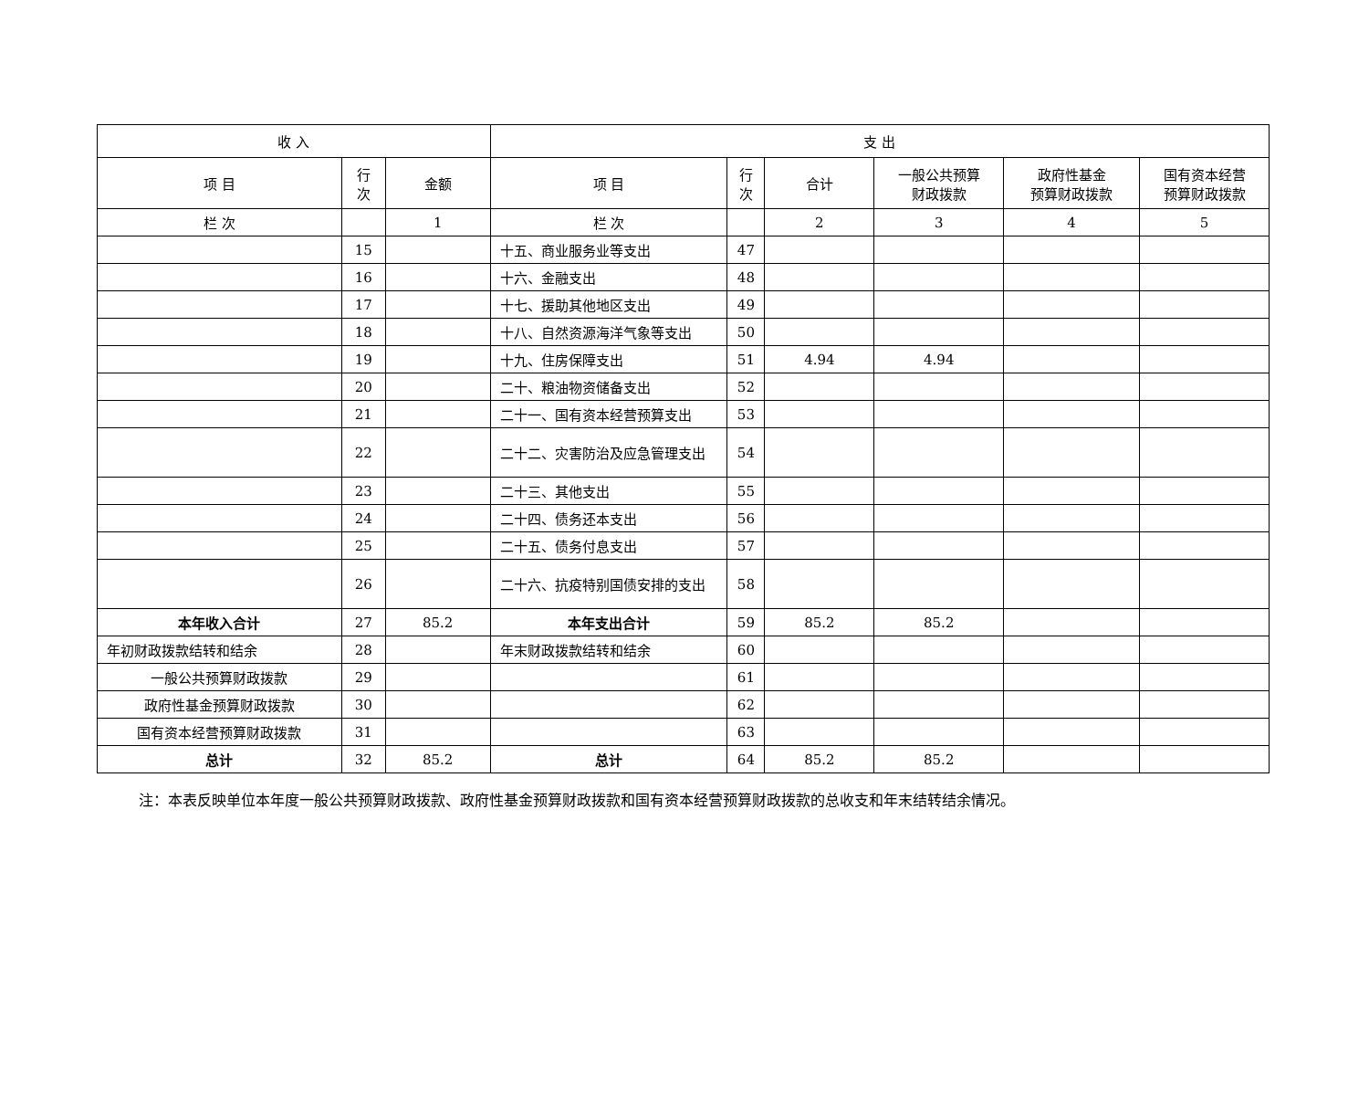| 收 入 | | | 支 出 | | | | | |
| --- | --- | --- | --- | --- | --- | --- | --- | --- |
| 项 目 | 行 次 | 金额 | 项 目 | 行 次 | 合计 | 一般公共预算 财政拨款 | 政府性基金 预算财政拨款 | 国有资本经营 预算财政拨款 |
| 栏 次 | | 1 | 栏 次 | | 2 | 3 | 4 | 5 |
| | 15 | | 十五、商业服务业等支出 | 47 | | | | |
| | 16 | | 十六、金融支出 | 48 | | | | |
| | 17 | | 十七、援助其他地区支出 | 49 | | | | |
| | 18 | | 十八、自然资源海洋气象等支出 | 50 | | | | |
| | 19 | | 十九、住房保障支出 | 51 | 4.94 | 4.94 | | |
| | 20 | | 二十、粮油物资储备支出 | 52 | | | | |
| | 21 | | 二十一、国有资本经营预算支出 | 53 | | | | |
| | 22 | | 二十二、灾害防治及应急管理支出 | 54 | | | | |
| | 23 | | 二十三、其他支出 | 55 | | | | |
| | 24 | | 二十四、债务还本支出 | 56 | | | | |
| | 25 | | 二十五、债务付息支出 | 57 | | | | |
| | 26 | | 二十六、抗疫特别国债安排的支出 | 58 | | | | |
| 本年收入合计 | 27 | 85.2 | 本年支出合计 | 59 | 85.2 | 85.2 | | |
| 年初财政拨款结转和结余 | 28 | | 年末财政拨款结转和结余 | 60 | | | | |
| 一般公共预算财政拨款 | 29 | | | 61 | | | | |
| 政府性基金预算财政拨款 | 30 | | | 62 | | | | |
| 国有资本经营预算财政拨款 | 31 | | | 63 | | | | |
| 总计 | 32 | 85.2 | 总计 | 64 | 85.2 | 85.2 | | |
注：本表反映单位本年度一般公共预算财政拨款、政府性基金预算财政拨款和国有资本经营预算财政拨款的总收支和年末结转结余情况。